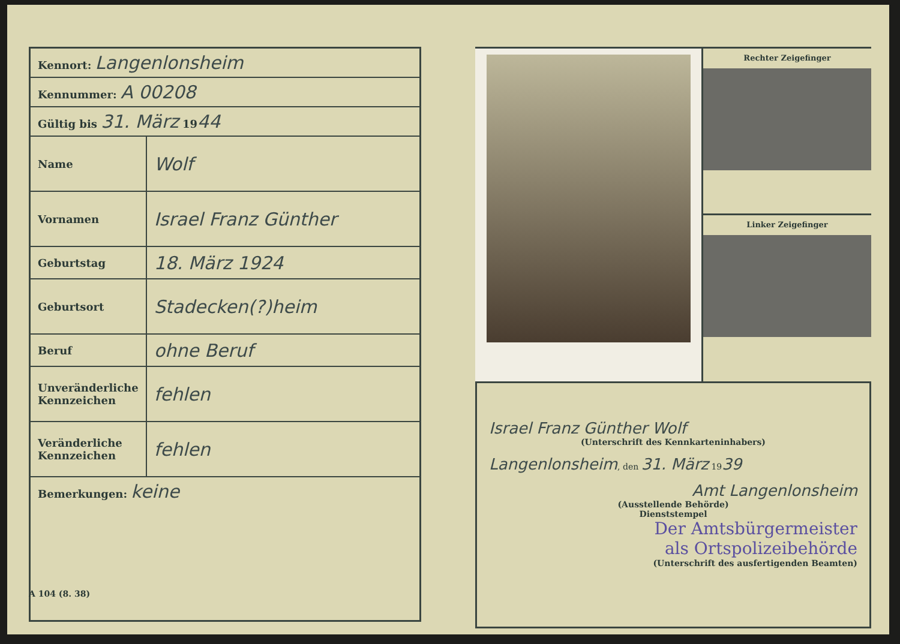| Kennort: Langenlonsheim | |
| Kennummer: A 00208 | |
| Gültig bis 31. März 19 44 | |
| Name | Wolf |
| Vornamen | Israel Franz Günther |
| Geburtstag | 18. März 1924 |
| Geburtsort | Stadecken(?)heim |
| Beruf | ohne Beruf |
| Unveränderliche Kennzeichen | fehlen |
| Veränderliche Kennzeichen | fehlen |
| Bemerkungen: keine | |
Rechter Zeigefinger
Linker Zeigefinger
Israel Franz Günther Wolf
(Unterschrift des Kennkarteninhabers)
Langenlonsheim, den 31. März 1939
Amt Langenlonsheim
(Ausstellende Behörde)
Dienststempel
Der Amtsbürgermeister
als Ortspolizeibehörde
(Unterschrift des ausfertigenden Beamten)
A 104 (8. 38)